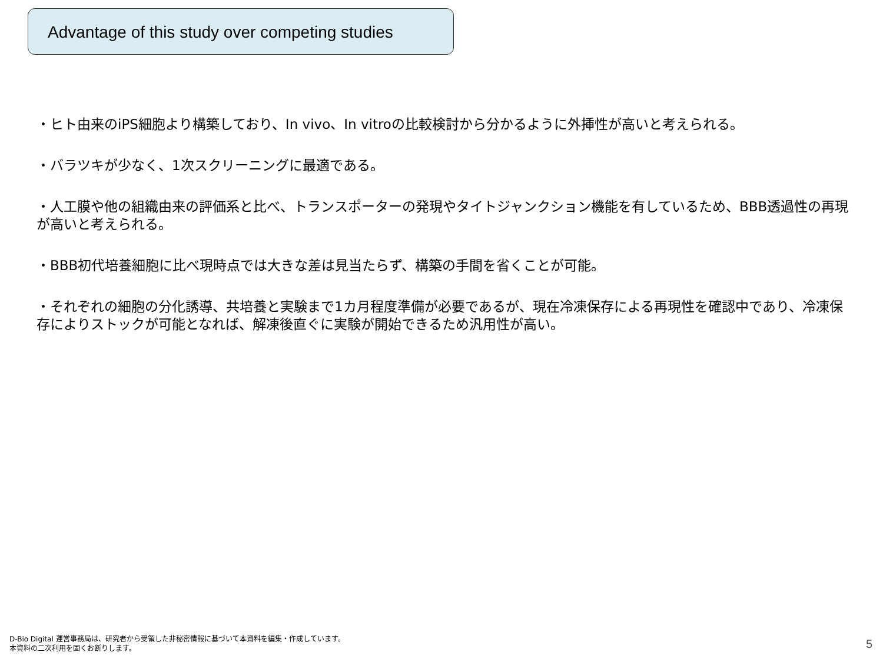Advantage of this study over competing studies
・ヒト由来のiPS細胞より構築しており、In vivo、In vitroの比較検討から分かるように外挿性が高いと考えられる。
・バラツキが少なく、1次スクリーニングに最適である。
・人工膜や他の組織由来の評価系と比べ、トランスポーターの発現やタイトジャンクション機能を有しているため、BBB透過性の再現が高いと考えられる。
・BBB初代培養細胞に比べ現時点では大きな差は見当たらず、構築の手間を省くことが可能。
・それぞれの細胞の分化誘導、共培養と実験まで1カ月程度準備が必要であるが、現在冷凍保存による再現性を確認中であり、冷凍保存によりストックが可能となれば、解凍後直ぐに実験が開始できるため汎用性が高い。
D-Bio Digital 運営事務局は、研究者から受領した非秘密情報に基づいて本資料を編集・作成しています。
本資料の二次利用を固くお断りします。
5